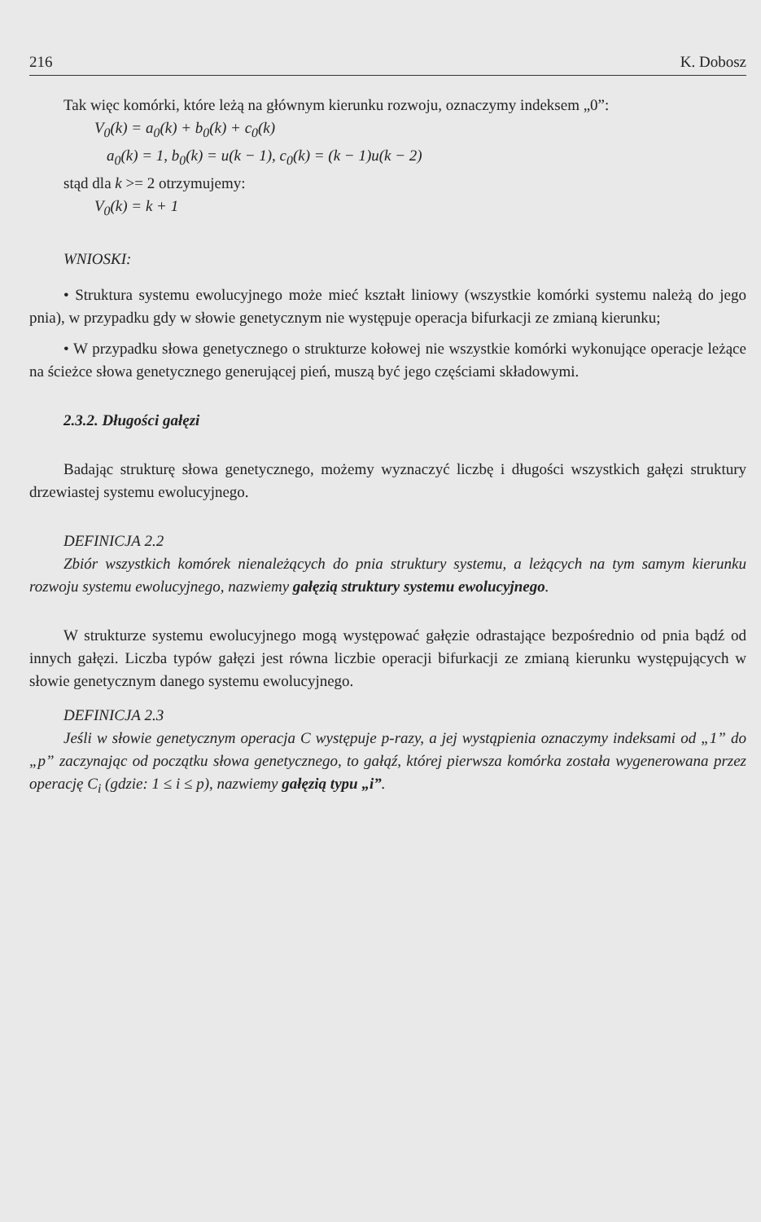216 K. Dobosz
Tak więc komórki, które leżą na głównym kierunku rozwoju, oznaczymy indeksem „0”:
V<sub>0</sub>(k) = a<sub>0</sub>(k) + b<sub>0</sub>(k) + c<sub>0</sub>(k)
a<sub>0</sub>(k) = 1, b<sub>0</sub>(k) = u(k − 1), c<sub>0</sub>(k) = (k − 1)u(k − 2)
stąd dla k >= 2 otrzymujemy:
V<sub>0</sub>(k) = k + 1
WNIOSKI:
• Struktura systemu ewolucyjnego może mieć kształt liniowy (wszystkie komórki systemu należą do jego pnia), w przypadku gdy w słowie genetycznym nie występuje operacja bifurkacji ze zmianą kierunku;
• W przypadku słowa genetycznego o strukturze kołowej nie wszystkie komórki wykonujące operacje leżące na ścieżce słowa genetycznego generującej pień, muszą być jego częściami składowymi.
2.3.2. Długości gałęzi
Badając strukturę słowa genetycznego, możemy wyznaczyć liczbę i długości wszystkich gałęzi struktury drzewiastej systemu ewolucyjnego.
DEFINICJA 2.2
Zbiór wszystkich komórek nienależących do pnia struktury systemu, a leżących na tym samym kierunku rozwoju systemu ewolucyjnego, nazwiemy gałęzią struktury systemu ewolucyjnego.
W strukturze systemu ewolucyjnego mogą występować gałęzie odrastające bezpośrednio od pnia bądź od innych gałęzi. Liczba typów gałęzi jest równa liczbie operacji bifurkacji ze zmianą kierunku występujących w słowie genetycznym danego systemu ewolucyjnego.
DEFINICJA 2.3
Jeśli w słowie genetycznym operacja C występuje p-razy, a jej wystąpienia oznaczymy indeksami od „1” do „p” zaczynając od początku słowa genetycznego, to gałąź, której pierwsza komórka została wygenerowana przez operację C<sub>i</sub> (gdzie: 1 ≤ i ≤ p), nazwiemy gałęzią typu „i”.